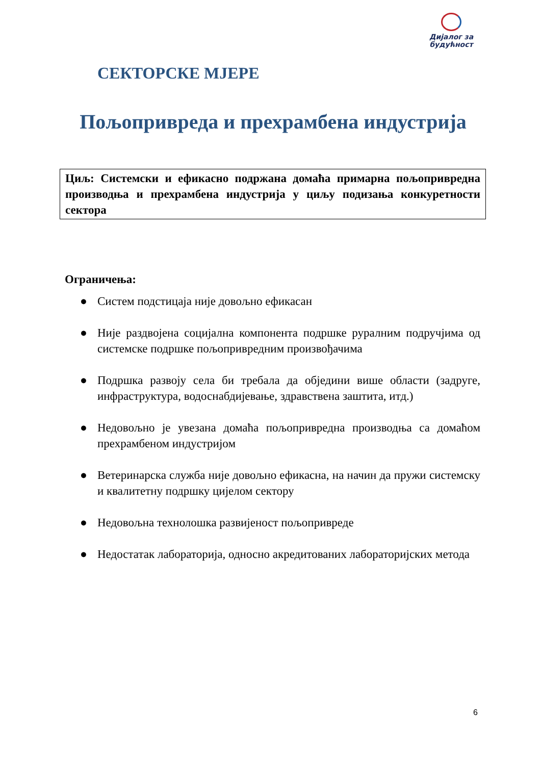Дијалог за
будућност
СЕКТОРСКЕ МЈЕРЕ
Пољопривреда и прехрамбена индустрија
Циљ: Системски и ефикасно подржана домаћа примарна пољопривредна производња и прехрамбена индустрија у циљу подизања конкуретности сектора
Ограничења:
● Систем подстицаја није довољно ефикасан
● Није раздвојена социјална компонента подршке руралним подручјима од системске подршке пољопривредним произвођачима
● Подршка развоју села би требала да обједини више области (задруге, инфраструктура, водоснабдијевање, здравствена заштита, итд.)
● Недовољно је увезана домаћа пољопривредна производња са домаћом прехрамбеном индустријом
● Ветеринарска служба није довољно ефикасна, на начин да пружи системску и квалитетну подршку цијелом сектору
● Недовољна технолошка развијеност пољопривреде
● Недостатак лабораторија, односно акредитованих лабораторијских метода
6